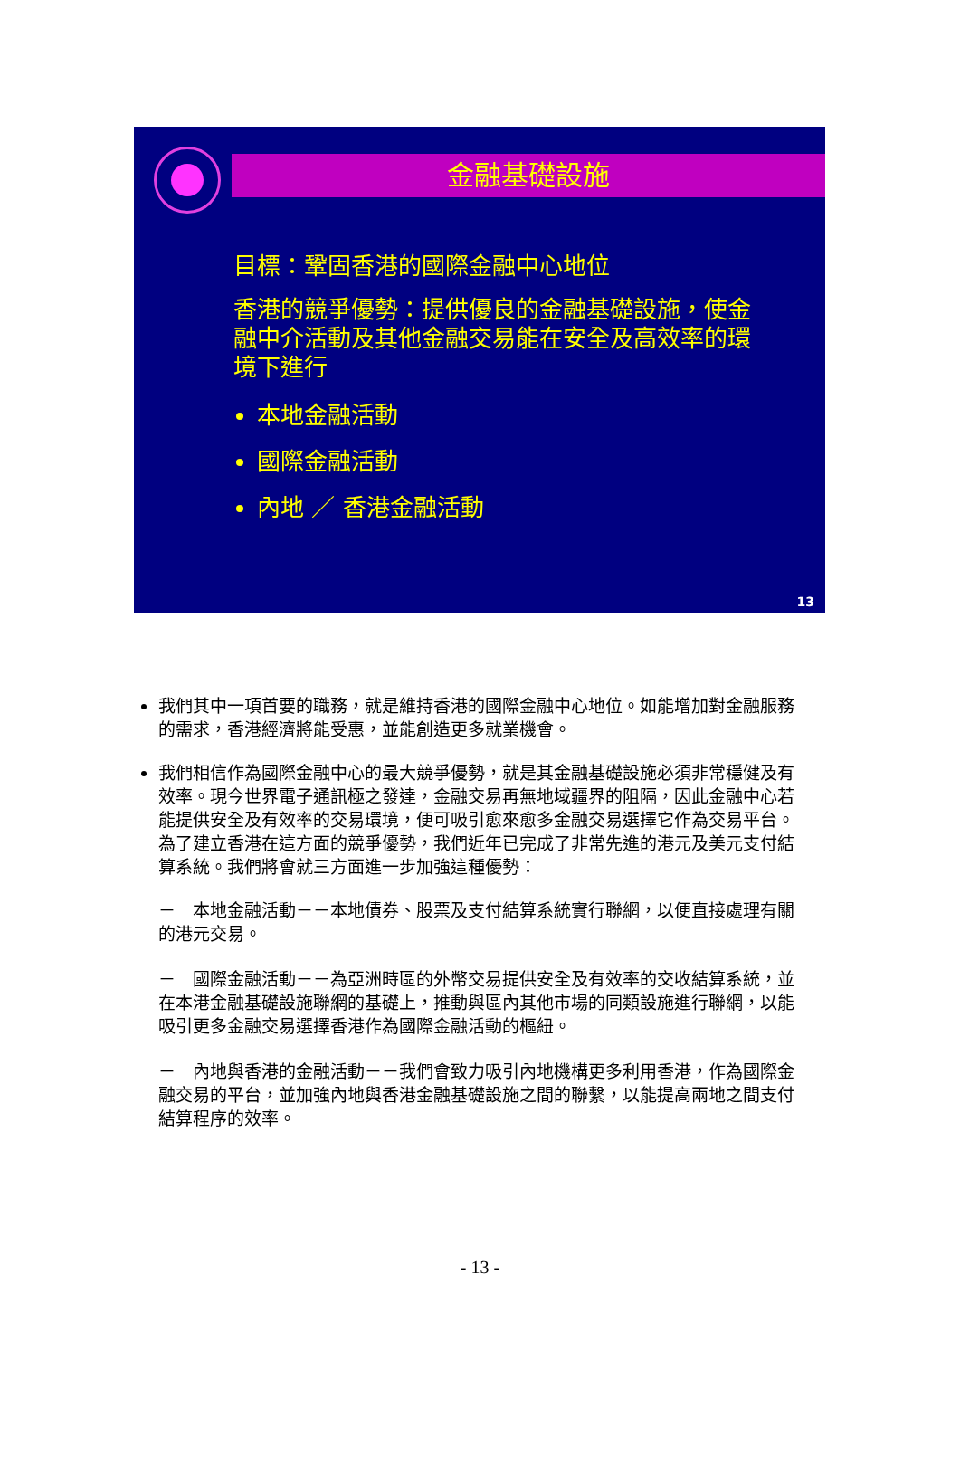金融基礎設施
目標：鞏固香港的國際金融中心地位
香港的競爭優勢：提供優良的金融基礎設施，使金融中介活動及其他金融交易能在安全及高效率的環境下進行
本地金融活動
國際金融活動
內地 ／ 香港金融活動
13
我們其中一項首要的職務，就是維持香港的國際金融中心地位。如能增加對金融服務的需求，香港經濟將能受惠，並能創造更多就業機會。
我們相信作為國際金融中心的最大競爭優勢，就是其金融基礎設施必須非常穩健及有效率。現今世界電子通訊極之發達，金融交易再無地域疆界的阻隔，因此金融中心若能提供安全及有效率的交易環境，便可吸引愈來愈多金融交易選擇它作為交易平台。為了建立香港在這方面的競爭優勢，我們近年已完成了非常先進的港元及美元支付結算系統。我們將會就三方面進一步加強這種優勢：
－　本地金融活動－－本地債券、股票及支付結算系統實行聯網，以便直接處理有關的港元交易。
－　國際金融活動－－為亞洲時區的外幣交易提供安全及有效率的交收結算系統，並在本港金融基礎設施聯網的基礎上，推動與區內其他市場的同類設施進行聯網，以能吸引更多金融交易選擇香港作為國際金融活動的樞紐。
－　內地與香港的金融活動－－我們會致力吸引內地機構更多利用香港，作為國際金融交易的平台，並加強內地與香港金融基礎設施之間的聯繫，以能提高兩地之間支付結算程序的效率。
- 13 -